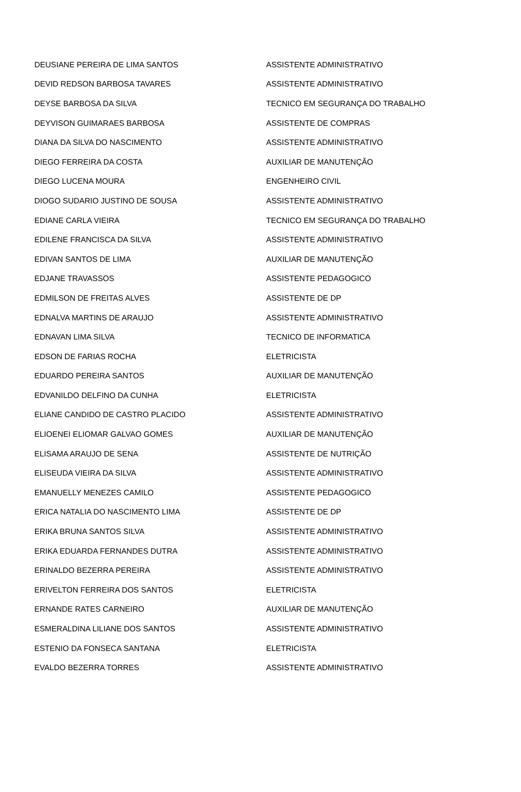| DEUSIANE PEREIRA DE LIMA SANTOS | ASSISTENTE ADMINISTRATIVO |
| DEVID REDSON BARBOSA TAVARES | ASSISTENTE ADMINISTRATIVO |
| DEYSE BARBOSA DA SILVA | TECNICO EM SEGURANÇA DO TRABALHO |
| DEYVISON GUIMARAES BARBOSA | ASSISTENTE DE COMPRAS |
| DIANA DA SILVA DO NASCIMENTO | ASSISTENTE ADMINISTRATIVO |
| DIEGO FERREIRA DA COSTA | AUXILIAR DE MANUTENÇÃO |
| DIEGO LUCENA MOURA | ENGENHEIRO CIVIL |
| DIOGO SUDARIO JUSTINO DE SOUSA | ASSISTENTE ADMINISTRATIVO |
| EDIANE CARLA VIEIRA | TECNICO EM SEGURANÇA DO TRABALHO |
| EDILENE FRANCISCA DA SILVA | ASSISTENTE ADMINISTRATIVO |
| EDIVAN SANTOS DE LIMA | AUXILIAR DE MANUTENÇÃO |
| EDJANE TRAVASSOS | ASSISTENTE PEDAGOGICO |
| EDMILSON DE FREITAS ALVES | ASSISTENTE DE DP |
| EDNALVA MARTINS DE ARAUJO | ASSISTENTE ADMINISTRATIVO |
| EDNAVAN LIMA SILVA | TECNICO DE INFORMATICA |
| EDSON DE FARIAS ROCHA | ELETRICISTA |
| EDUARDO PEREIRA SANTOS | AUXILIAR DE MANUTENÇÃO |
| EDVANILDO DELFINO DA CUNHA | ELETRICISTA |
| ELIANE CANDIDO DE CASTRO PLACIDO | ASSISTENTE ADMINISTRATIVO |
| ELIOENEI ELIOMAR GALVAO GOMES | AUXILIAR DE MANUTENÇÃO |
| ELISAMA ARAUJO DE SENA | ASSISTENTE DE NUTRIÇÃO |
| ELISEUDA VIEIRA DA SILVA | ASSISTENTE ADMINISTRATIVO |
| EMANUELLY MENEZES CAMILO | ASSISTENTE PEDAGOGICO |
| ERICA NATALIA DO NASCIMENTO LIMA | ASSISTENTE DE DP |
| ERIKA BRUNA SANTOS SILVA | ASSISTENTE ADMINISTRATIVO |
| ERIKA EDUARDA FERNANDES DUTRA | ASSISTENTE ADMINISTRATIVO |
| ERINALDO BEZERRA PEREIRA | ASSISTENTE ADMINISTRATIVO |
| ERIVELTON FERREIRA DOS SANTOS | ELETRICISTA |
| ERNANDE RATES CARNEIRO | AUXILIAR DE MANUTENÇÃO |
| ESMERALDINA LILIANE DOS SANTOS | ASSISTENTE ADMINISTRATIVO |
| ESTENIO DA FONSECA SANTANA | ELETRICISTA |
| EVALDO BEZERRA TORRES | ASSISTENTE ADMINISTRATIVO |